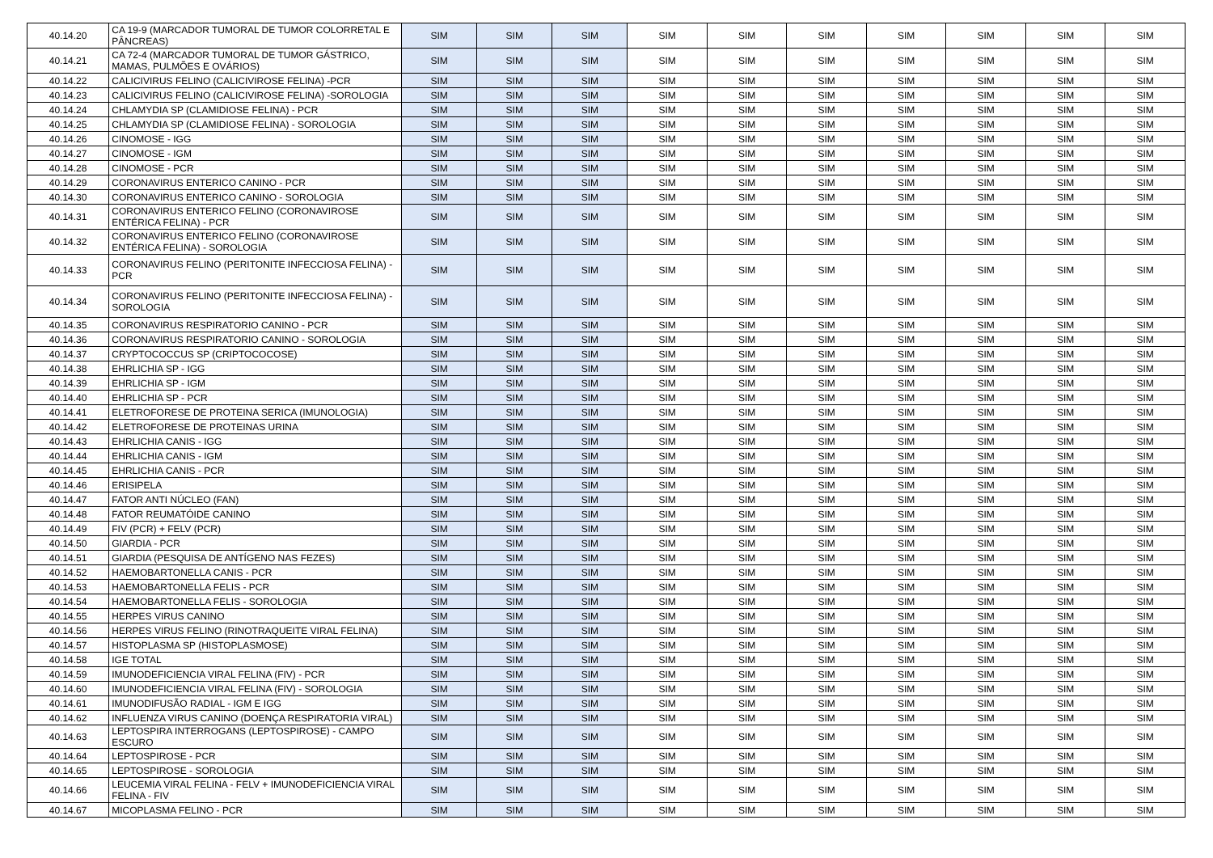| 40.14.20 | CA 19-9 (MARCADOR TUMORAL DE TUMOR COLORRETAL E PÂNCREAS) | SIM | SIM | SIM | SIM | SIM | SIM | SIM | SIM | SIM | SIM |
| 40.14.21 | CA 72-4 (MARCADOR TUMORAL DE TUMOR GÁSTRICO, MAMAS, PULMÕES E OVÁRIOS) | SIM | SIM | SIM | SIM | SIM | SIM | SIM | SIM | SIM | SIM |
| 40.14.22 | CALICIVIRUS FELINO (CALICIVIROSE FELINA) -PCR | SIM | SIM | SIM | SIM | SIM | SIM | SIM | SIM | SIM | SIM |
| 40.14.23 | CALICIVIRUS FELINO (CALICIVIROSE FELINA) -SOROLOGIA | SIM | SIM | SIM | SIM | SIM | SIM | SIM | SIM | SIM | SIM |
| 40.14.24 | CHLAMYDIA SP (CLAMIDIOSE FELINA) - PCR | SIM | SIM | SIM | SIM | SIM | SIM | SIM | SIM | SIM | SIM |
| 40.14.25 | CHLAMYDIA SP (CLAMIDIOSE FELINA) - SOROLOGIA | SIM | SIM | SIM | SIM | SIM | SIM | SIM | SIM | SIM | SIM |
| 40.14.26 | CINOMOSE - IGG | SIM | SIM | SIM | SIM | SIM | SIM | SIM | SIM | SIM | SIM |
| 40.14.27 | CINOMOSE - IGM | SIM | SIM | SIM | SIM | SIM | SIM | SIM | SIM | SIM | SIM |
| 40.14.28 | CINOMOSE - PCR | SIM | SIM | SIM | SIM | SIM | SIM | SIM | SIM | SIM | SIM |
| 40.14.29 | CORONAVIRUS ENTERICO CANINO - PCR | SIM | SIM | SIM | SIM | SIM | SIM | SIM | SIM | SIM | SIM |
| 40.14.30 | CORONAVIRUS ENTERICO CANINO - SOROLOGIA | SIM | SIM | SIM | SIM | SIM | SIM | SIM | SIM | SIM | SIM |
| 40.14.31 | CORONAVIRUS ENTERICO FELINO (CORONAVIROSE ENTÉRICA FELINA) - PCR | SIM | SIM | SIM | SIM | SIM | SIM | SIM | SIM | SIM | SIM |
| 40.14.32 | CORONAVIRUS ENTERICO FELINO (CORONAVIROSE ENTÉRICA FELINA) - SOROLOGIA | SIM | SIM | SIM | SIM | SIM | SIM | SIM | SIM | SIM | SIM |
| 40.14.33 | CORONAVIRUS FELINO (PERITONITE INFECCIOSA FELINA) - PCR | SIM | SIM | SIM | SIM | SIM | SIM | SIM | SIM | SIM | SIM |
| 40.14.34 | CORONAVIRUS FELINO (PERITONITE INFECCIOSA FELINA) - SOROLOGIA | SIM | SIM | SIM | SIM | SIM | SIM | SIM | SIM | SIM | SIM |
| 40.14.35 | CORONAVIRUS RESPIRATORIO CANINO - PCR | SIM | SIM | SIM | SIM | SIM | SIM | SIM | SIM | SIM | SIM |
| 40.14.36 | CORONAVIRUS RESPIRATORIO CANINO - SOROLOGIA | SIM | SIM | SIM | SIM | SIM | SIM | SIM | SIM | SIM | SIM |
| 40.14.37 | CRYPTOCOCCUS SP (CRIPTOCOCOSE) | SIM | SIM | SIM | SIM | SIM | SIM | SIM | SIM | SIM | SIM |
| 40.14.38 | EHRLICHIA SP - IGG | SIM | SIM | SIM | SIM | SIM | SIM | SIM | SIM | SIM | SIM |
| 40.14.39 | EHRLICHIA SP - IGM | SIM | SIM | SIM | SIM | SIM | SIM | SIM | SIM | SIM | SIM |
| 40.14.40 | EHRLICHIA SP - PCR | SIM | SIM | SIM | SIM | SIM | SIM | SIM | SIM | SIM | SIM |
| 40.14.41 | ELETROFORESE DE PROTEINA SERICA (IMUNOLOGIA) | SIM | SIM | SIM | SIM | SIM | SIM | SIM | SIM | SIM | SIM |
| 40.14.42 | ELETROFORESE DE PROTEINAS URINA | SIM | SIM | SIM | SIM | SIM | SIM | SIM | SIM | SIM | SIM |
| 40.14.43 | EHRLICHIA CANIS - IGG | SIM | SIM | SIM | SIM | SIM | SIM | SIM | SIM | SIM | SIM |
| 40.14.44 | EHRLICHIA CANIS - IGM | SIM | SIM | SIM | SIM | SIM | SIM | SIM | SIM | SIM | SIM |
| 40.14.45 | EHRLICHIA CANIS - PCR | SIM | SIM | SIM | SIM | SIM | SIM | SIM | SIM | SIM | SIM |
| 40.14.46 | ERISIPELA | SIM | SIM | SIM | SIM | SIM | SIM | SIM | SIM | SIM | SIM |
| 40.14.47 | FATOR ANTI NÚCLEO (FAN) | SIM | SIM | SIM | SIM | SIM | SIM | SIM | SIM | SIM | SIM |
| 40.14.48 | FATOR REUMATÓIDE CANINO | SIM | SIM | SIM | SIM | SIM | SIM | SIM | SIM | SIM | SIM |
| 40.14.49 | FIV (PCR) + FELV (PCR) | SIM | SIM | SIM | SIM | SIM | SIM | SIM | SIM | SIM | SIM |
| 40.14.50 | GIARDIA - PCR | SIM | SIM | SIM | SIM | SIM | SIM | SIM | SIM | SIM | SIM |
| 40.14.51 | GIARDIA (PESQUISA DE ANTÍGENO NAS FEZES) | SIM | SIM | SIM | SIM | SIM | SIM | SIM | SIM | SIM | SIM |
| 40.14.52 | HAEMOBARTONELLA CANIS - PCR | SIM | SIM | SIM | SIM | SIM | SIM | SIM | SIM | SIM | SIM |
| 40.14.53 | HAEMOBARTONELLA FELIS - PCR | SIM | SIM | SIM | SIM | SIM | SIM | SIM | SIM | SIM | SIM |
| 40.14.54 | HAEMOBARTONELLA FELIS - SOROLOGIA | SIM | SIM | SIM | SIM | SIM | SIM | SIM | SIM | SIM | SIM |
| 40.14.55 | HERPES VIRUS CANINO | SIM | SIM | SIM | SIM | SIM | SIM | SIM | SIM | SIM | SIM |
| 40.14.56 | HERPES VIRUS FELINO (RINOTRAQUEITE VIRAL FELINA) | SIM | SIM | SIM | SIM | SIM | SIM | SIM | SIM | SIM | SIM |
| 40.14.57 | HISTOPLASMA SP (HISTOPLASMOSE) | SIM | SIM | SIM | SIM | SIM | SIM | SIM | SIM | SIM | SIM |
| 40.14.58 | IGE TOTAL | SIM | SIM | SIM | SIM | SIM | SIM | SIM | SIM | SIM | SIM |
| 40.14.59 | IMUNODEFICIENCIA VIRAL FELINA (FIV) - PCR | SIM | SIM | SIM | SIM | SIM | SIM | SIM | SIM | SIM | SIM |
| 40.14.60 | IMUNODEFICIENCIA VIRAL FELINA (FIV) - SOROLOGIA | SIM | SIM | SIM | SIM | SIM | SIM | SIM | SIM | SIM | SIM |
| 40.14.61 | IMUNODIFUSÃO RADIAL - IGM E IGG | SIM | SIM | SIM | SIM | SIM | SIM | SIM | SIM | SIM | SIM |
| 40.14.62 | INFLUENZA VIRUS CANINO (DOENÇA RESPIRATORIA VIRAL) | SIM | SIM | SIM | SIM | SIM | SIM | SIM | SIM | SIM | SIM |
| 40.14.63 | LEPTOSPIRA INTERROGANS (LEPTOSPIROSE) - CAMPO ESCURO | SIM | SIM | SIM | SIM | SIM | SIM | SIM | SIM | SIM | SIM |
| 40.14.64 | LEPTOSPIROSE - PCR | SIM | SIM | SIM | SIM | SIM | SIM | SIM | SIM | SIM | SIM |
| 40.14.65 | LEPTOSPIROSE - SOROLOGIA | SIM | SIM | SIM | SIM | SIM | SIM | SIM | SIM | SIM | SIM |
| 40.14.66 | LEUCEMIA VIRAL FELINA - FELV + IMUNODEFICIENCIA VIRAL FELINA - FIV | SIM | SIM | SIM | SIM | SIM | SIM | SIM | SIM | SIM | SIM |
| 40.14.67 | MICOPLASMA FELINO - PCR | SIM | SIM | SIM | SIM | SIM | SIM | SIM | SIM | SIM | SIM |